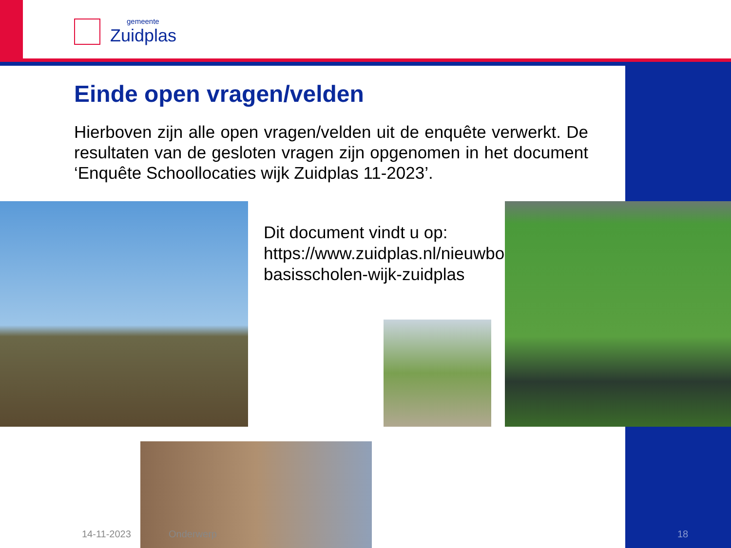gemeente
Zuidplas
Einde open vragen/velden
Hierboven zijn alle open vragen/velden uit de enquête verwerkt. De resultaten van de gesloten vragen zijn opgenomen in het document ‘Enquête Schoollocaties wijk Zuidplas 11-2023’.
Dit document vindt u op: https://www.zuidplas.nl/nieuwbouw-basisscholen-wijk-zuidplas
14-11-2023 Onderwerp 18